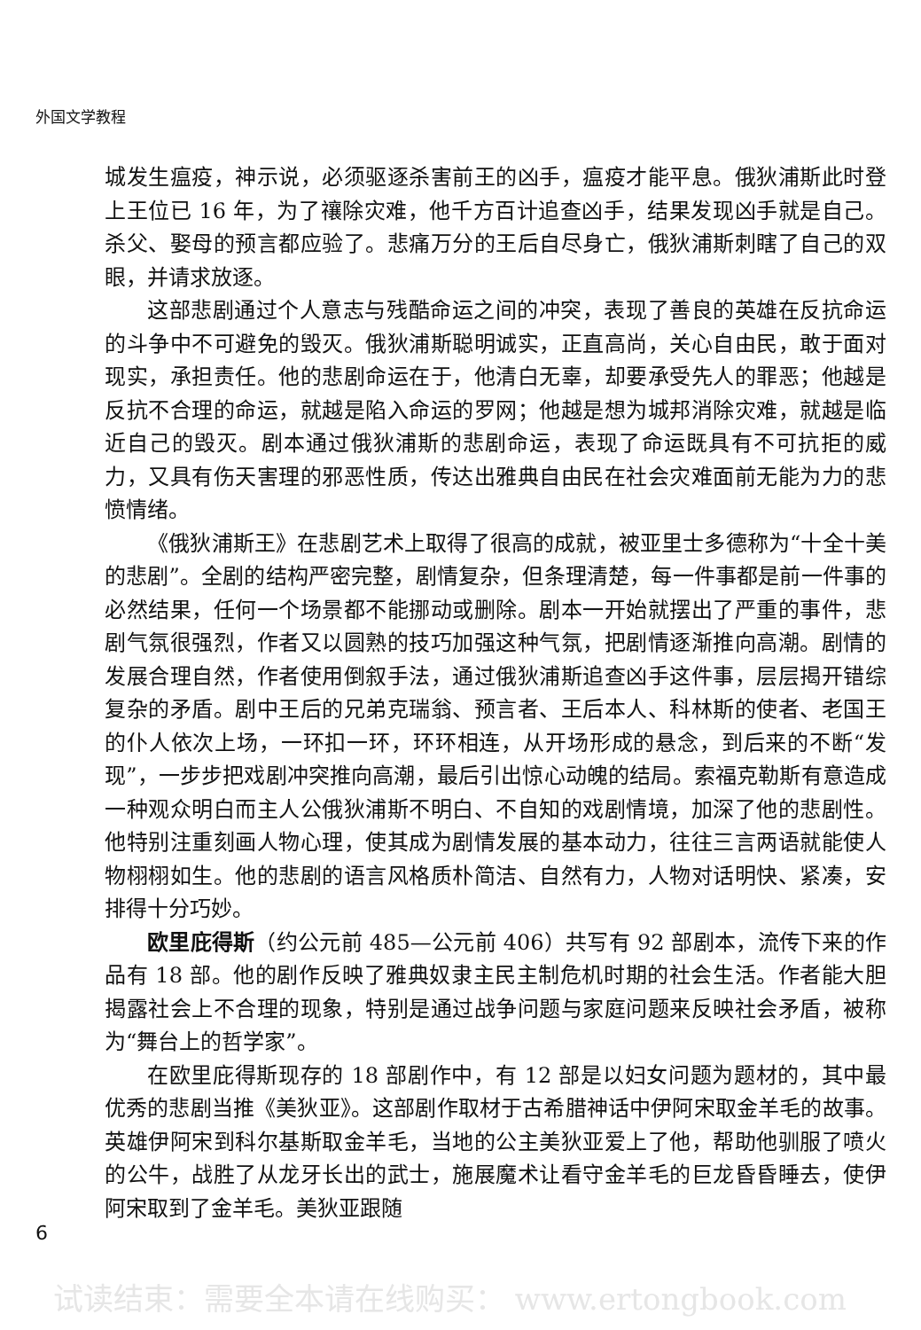外国文学教程
城发生瘟疫，神示说，必须驱逐杀害前王的凶手，瘟疫才能平息。俄狄浦斯此时登上王位已 16 年，为了禳除灾难，他千方百计追查凶手，结果发现凶手就是自己。杀父、娶母的预言都应验了。悲痛万分的王后自尽身亡，俄狄浦斯刺瞎了自己的双眼，并请求放逐。
这部悲剧通过个人意志与残酷命运之间的冲突，表现了善良的英雄在反抗命运的斗争中不可避免的毁灭。俄狄浦斯聪明诚实，正直高尚，关心自由民，敢于面对现实，承担责任。他的悲剧命运在于，他清白无辜，却要承受先人的罪恶；他越是反抗不合理的命运，就越是陷入命运的罗网；他越是想为城邦消除灾难，就越是临近自己的毁灭。剧本通过俄狄浦斯的悲剧命运，表现了命运既具有不可抗拒的威力，又具有伤天害理的邪恶性质，传达出雅典自由民在社会灾难面前无能为力的悲愤情绪。
《俄狄浦斯王》在悲剧艺术上取得了很高的成就，被亚里士多德称为“十全十美的悲剧”。全剧的结构严密完整，剧情复杂，但条理清楚，每一件事都是前一件事的必然结果，任何一个场景都不能挪动或删除。剧本一开始就摆出了严重的事件，悲剧气氛很强烈，作者又以圆熟的技巧加强这种气氛，把剧情逐渐推向高潮。剧情的发展合理自然，作者使用倒叙手法，通过俄狄浦斯追查凶手这件事，层层揭开错综复杂的矛盾。剧中王后的兄弟克瑞翁、预言者、王后本人、科林斯的使者、老国王的仆人依次上场，一环扣一环，环环相连，从开场形成的悬念，到后来的不断“发现”，一步步把戏剧冲突推向高潮，最后引出惊心动魄的结局。索福克勒斯有意造成一种观众明白而主人公俄狄浦斯不明白、不自知的戏剧情境，加深了他的悲剧性。他特别注重刻画人物心理，使其成为剧情发展的基本动力，往往三言两语就能使人物栩栩如生。他的悲剧的语言风格质朴简洁、自然有力，人物对话明快、紧凑，安排得十分巧妙。
欧里庇得斯（约公元前 485—公元前 406）共写有 92 部剧本，流传下来的作品有 18 部。他的剧作反映了雅典奴隶主民主制危机时期的社会生活。作者能大胆揭露社会上不合理的现象，特别是通过战争问题与家庭问题来反映社会矛盾，被称为“舞台上的哲学家”。
在欧里庇得斯现存的 18 部剧作中，有 12 部是以妇女问题为题材的，其中最优秀的悲剧当推《美狄亚》。这部剧作取材于古希腊神话中伊阿宋取金羊毛的故事。英雄伊阿宋到科尔基斯取金羊毛，当地的公主美狄亚爱上了他，帮助他驯服了喷火的公牛，战胜了从龙牙长出的武士，施展魔术让看守金羊毛的巨龙昏昏睡去，使伊阿宋取到了金羊毛。美狄亚跟随
6
试读结束：需要全本请在线购买： www.ertongbook.com